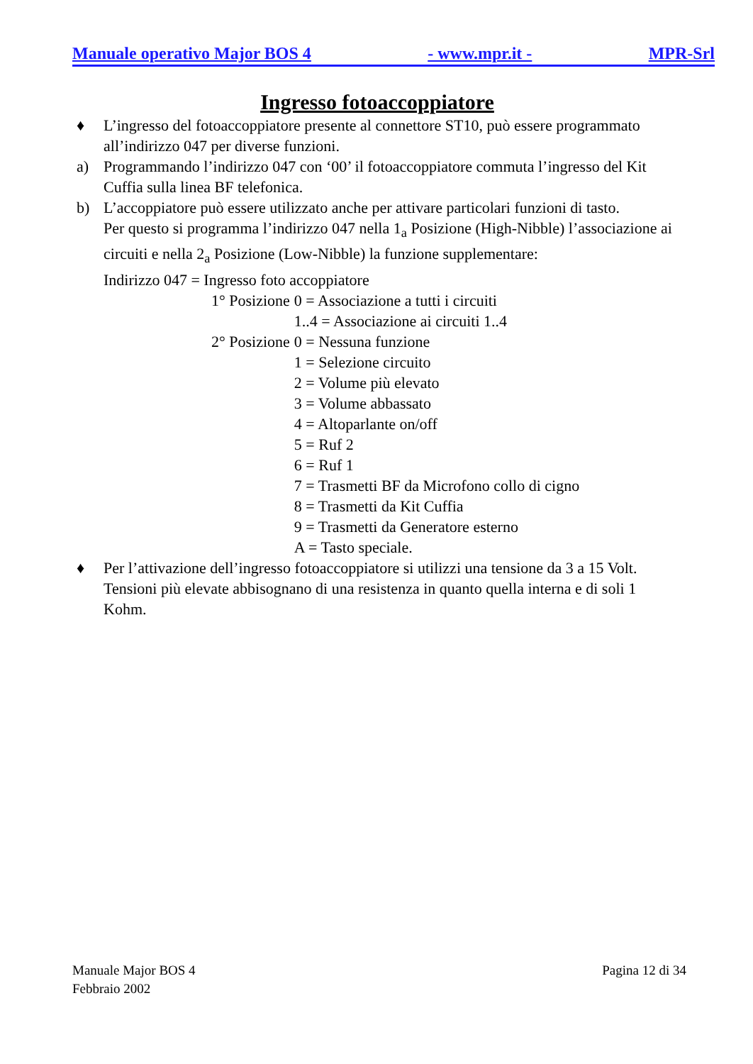Manuale operativo Major BOS 4 - www.mpr.it - MPR-Srl
Ingresso fotoaccoppiatore
♦ L’ingresso del fotoaccoppiatore presente al connettore ST10, può essere programmato all’indirizzo 047 per diverse funzioni.
a) Programmando l’indirizzo 047 con ‘00’ il fotoaccoppiatore commuta l’ingresso del Kit Cuffia sulla linea BF telefonica.
b) L’accoppiatore può essere utilizzato anche per attivare particolari funzioni di tasto.
Per questo si programma l’indirizzo 047 nella 1<sub>a</sub> Posizione (High-Nibble) l’associazione ai circuiti e nella 2<sub>a</sub> Posizione (Low-Nibble) la funzione supplementare:
Indirizzo 047 = Ingresso foto accoppiatore
| 1° Posizione | 0 = Associazione a tutti i circuiti |
| | 1..4 = Associazione ai circuiti 1..4 |
| 2° Posizione | 0 = Nessuna funzione |
| | 1 = Selezione circuito |
| | 2 = Volume più elevato |
| | 3 = Volume abbassato |
| | 4 = Altoparlante on/off |
| | 5 = Ruf 2 |
| | 6 = Ruf 1 |
| | 7 = Trasmetti BF da Microfono collo di cigno |
| | 8 = Trasmetti da Kit Cuffia |
| | 9 = Trasmetti da Generatore esterno |
| | A = Tasto speciale. |
♦ Per l’attivazione dell’ingresso fotoaccoppiatore si utilizzi una tensione da 3 a 15 Volt. Tensioni più elevate abbisognano di una resistenza in quanto quella interna e di soli 1 Kohm.
Manuale Major BOS 4
Febbraio 2002 Pagina 12 di 34